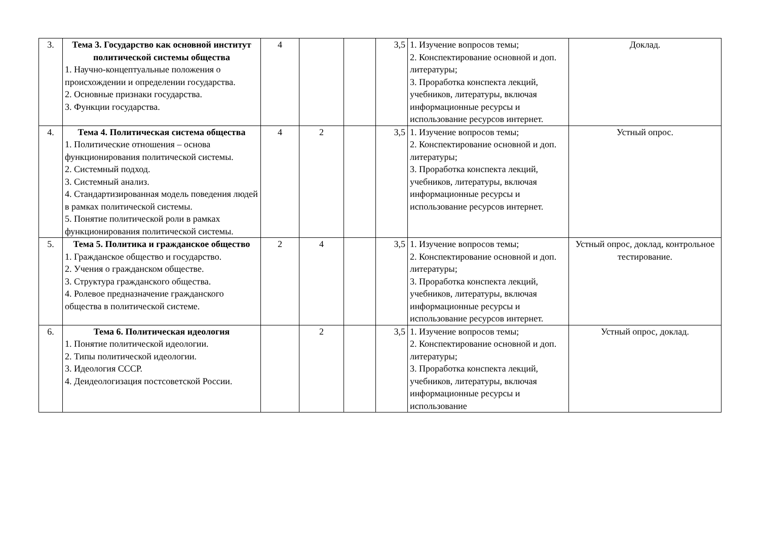| 3. | Тема 3. Государство как основной институт политической системы общества 1. Научно-концептуальные положения о происхождении и определении государства. 2. Основные признаки государства. 3. Функции государства. | 4 | | | 3,5 | 1. Изучение вопросов темы; 2. Конспектирование основной и доп. литературы; 3. Проработка конспекта лекций, учебников, литературы, включая информационные ресурсы и использование ресурсов интернет. | Доклад. |
| 4. | Тема 4. Политическая система общества 1. Политические отношения – основа функционирования политической системы. 2. Системный подход. 3. Системный анализ. 4. Стандартизированная модель поведения людей в рамках политической системы. 5. Понятие политической роли в рамках функционирования политической системы. | 4 | 2 | | 3,5 | 1. Изучение вопросов темы; 2. Конспектирование основной и доп. литературы; 3. Проработка конспекта лекций, учебников, литературы, включая информационные ресурсы и использование ресурсов интернет. | Устный опрос. |
| 5. | Тема 5. Политика и гражданское общество 1. Гражданское общество и государство. 2. Учения о гражданском обществе. 3. Структура гражданского общества. 4. Ролевое предназначение гражданского общества в политической системе. | 2 | 4 | | 3,5 | 1. Изучение вопросов темы; 2. Конспектирование основной и доп. литературы; 3. Проработка конспекта лекций, учебников, литературы, включая информационные ресурсы и использование ресурсов интернет. | Устный опрос, доклад, контрольное тестирование. |
| 6. | Тема 6. Политическая идеология 1. Понятие политической идеологии. 2. Типы политической идеологии. 3. Идеология СССР. 4. Деидеологизация постсоветской России. | | 2 | | 3,5 | 1. Изучение вопросов темы; 2. Конспектирование основной и доп. литературы; 3. Проработка конспекта лекций, учебников, литературы, включая информационные ресурсы и использование | Устный опрос, доклад. |